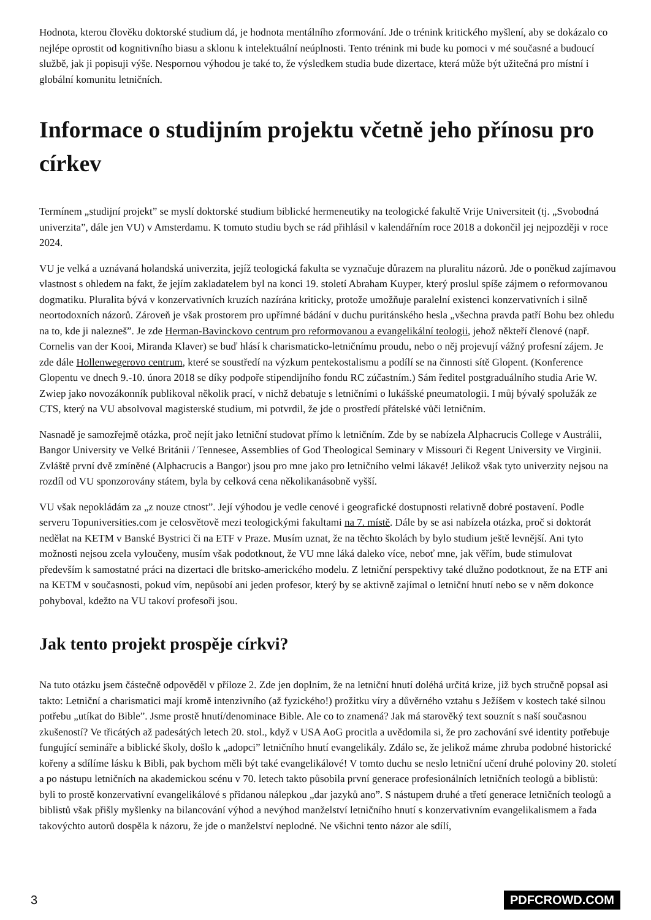Hodnota, kterou člověku doktorské studium dá, je hodnota mentálního zformování. Jde o trénink kritického myšlení, aby se dokázalo co nejlépe oprostit od kognitivního biasu a sklonu k intelektuální neúplnosti. Tento trénink mi bude ku pomoci v mé současné a budoucí službě, jak ji popisuji výše. Nespornou výhodou je také to, že výsledkem studia bude dizertace, která může být užitečná pro místní i globální komunitu letničních.
Informace o studijním projektu včetně jeho přínosu pro církev
Termínem „studijní projekt” se myslí doktorské studium biblické hermeneutiky na teologické fakultě Vrije Universiteit (tj. „Svobodná univerzita”, dále jen VU) v Amsterdamu. K tomuto studiu bych se rád přihlásil v kalendářním roce 2018 a dokončil jej nejpozději v roce 2024.
VU je velká a uznávaná holandská univerzita, jejíž teologická fakulta se vyznačuje důrazem na pluralitu názorů. Jde o poněkud zajímavou vlastnost s ohledem na fakt, že jejím zakladatelem byl na konci 19. století Abraham Kuyper, který proslul spíše zájmem o reformovanou dogmatiku. Pluralita bývá v konzervativních kruzích nazírána kriticky, protože umožňuje paralelní existenci konzervativních i silně neortodoxních názorů. Zároveň je však prostorem pro upřímné bádání v duchu puritánského hesla „všechna pravda patří Bohu bez ohledu na to, kde ji nalezneš”. Je zde Herman-Bavinckovo centrum pro reformovanou a evangelikální teologii, jehož někteří členové (např. Cornelis van der Kooi, Miranda Klaver) se buď hlásí k charismaticko-letničnímu proudu, nebo o něj projevují vážný profesní zájem. Je zde dále Hollenwegerovo centrum, které se soustředí na výzkum pentekostalismu a podílí se na činnosti sítě Glopent. (Konference Glopentu ve dnech 9.-10. února 2018 se díky podpoře stipendijního fondu RC zúčastním.) Sám ředitel postgraduálního studia Arie W. Zwiep jako novozákonník publikoval několik prací, v nichž debatuje s letničními o lukášské pneumatologii. I můj bývalý spolužák ze CTS, který na VU absolvoval magisterské studium, mi potvrdil, že jde o prostředí přátelské vůči letničním.
Nasnadě je samozřejmě otázka, proč nejít jako letniční studovat přímo k letničním. Zde by se nabízela Alphacrucis College v Austrálii, Bangor University ve Velké Británii / Tennesee, Assemblies of God Theological Seminary v Missouri či Regent University ve Virginii. Zvláště první dvě zmíněné (Alphacrucis a Bangor) jsou pro mne jako pro letničního velmi lákavé! Jelikož však tyto univerzity nejsou na rozdíl od VU sponzorovány státem, byla by celková cena několikanásobně vyšší.
VU však nepokládám za „z nouze ctnost”. Její výhodou je vedle cenové i geografické dostupnosti relativně dobré postavení. Podle serveru Topuniversities.com je celosvětově mezi teologickými fakultami na 7. místě. Dále by se asi nabízela otázka, proč si doktorát nedělat na KETM v Banské Bystrici či na ETF v Praze. Musím uznat, že na těchto školách by bylo studium ještě levnější. Ani tyto možnosti nejsou zcela vyloučeny, musím však podotknout, že VU mne láká daleko více, neboť mne, jak věřím, bude stimulovat především k samostatné práci na dizertaci dle britsko-amerického modelu. Z letniční perspektivy také dlužno podotknout, že na ETF ani na KETM v současnosti, pokud vím, nepůsobí ani jeden profesor, který by se aktivně zajímal o letniční hnutí nebo se v něm dokonce pohyboval, kdežto na VU takoví profesoři jsou.
Jak tento projekt prospěje církvi?
Na tuto otázku jsem částečně odpověděl v příloze 2. Zde jen doplním, že na letniční hnutí doléhá určitá krize, již bych stručně popsal asi takto: Letniční a charismatici mají kromě intenzivního (až fyzického!) prožitku víry a důvěrného vztahu s Ježíšem v kostech také silnou potřebu „utíkat do Bible”. Jsme prostě hnutí/denominace Bible. Ale co to znamená? Jak má starověký text souznít s naší současnou zkušeností? Ve třicátých až padesátých letech 20. stol., když v USA AoG procitla a uvědomila si, že pro zachování své identity potřebuje fungující semináře a biblické školy, došlo k „adopci” letničního hnutí evangelikály. Zdálo se, že jelikož máme zhruba podobné historické kořeny a sdílíme lásku k Bibli, pak bychom měli být také evangelikálové! V tomto duchu se neslo letniční učení druhé poloviny 20. století a po nástupu letničních na akademickou scénu v 70. letech takto působila první generace profesionálních letničních teologů a biblistů: byli to prostě konzervativní evangelikálové s přidanou nálepkou „dar jazyků ano”. S nástupem druhé a třetí generace letničních teologů a biblistů však přišly myšlenky na bilancování výhod a nevýhod manželství letničního hnutí s konzervativním evangelikalismem a řada takovýchto autorů dospěla k názoru, že jde o manželství neplodné. Ne všichni tento názor ale sdílí,
3 PDFCROWD.COM